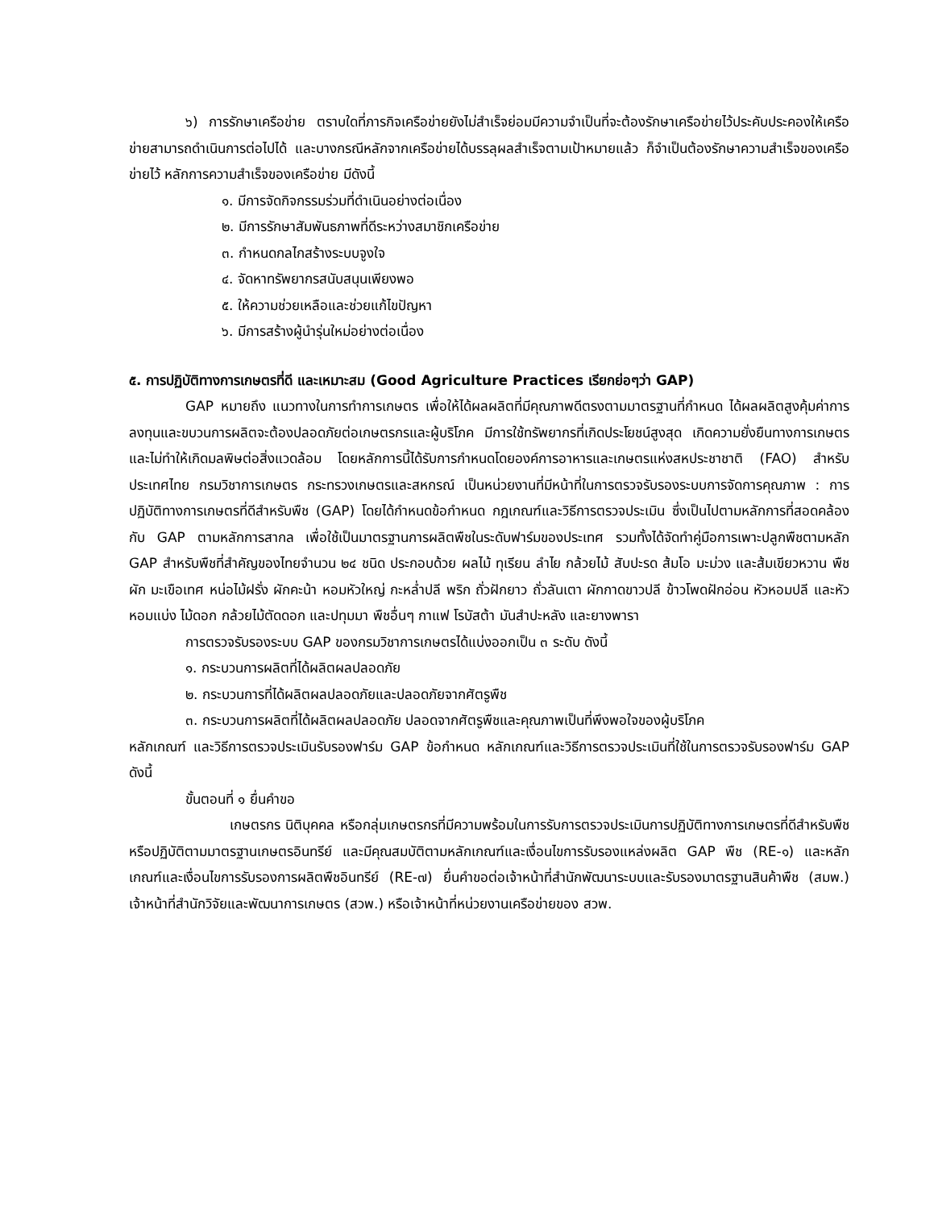๖) การรักษาเครือข่าย ตราบใดที่ภารกิจเครือข่ายยังไม่สำเร็จย่อมมีความจำเป็นที่จะต้องรักษาเครือข่ายไว้ประคับประคองให้เครือข่ายสามารถดำเนินการต่อไปได้ และบางกรณีหลักจากเครือข่ายได้บรรลุผลสำเร็จตามเป้าหมายแล้ว ก็จำเป็นต้องรักษาความสำเร็จของเครือข่ายไว้ หลักการความสำเร็จของเครือข่าย มีดังนี้
๑. มีการจัดกิจกรรมร่วมที่ดำเนินอย่างต่อเนื่อง
๒. มีการรักษาสัมพันธภาพที่ดีระหว่างสมาชิกเครือข่าย
๓. กำหนดกลไกสร้างระบบจูงใจ
๔. จัดหาทรัพยากรสนับสนุนเพียงพอ
๕. ให้ความช่วยเหลือและช่วยแก้ไขปัญหา
๖. มีการสร้างผู้นำรุ่นใหม่อย่างต่อเนื่อง
๕. การปฏิบัติทางการเกษตรที่ดี และเหมาะสม (Good Agriculture Practices เรียกย่อๆว่า GAP)
GAP หมายถึง แนวทางในการทำการเกษตร เพื่อให้ได้ผลผลิตที่มีคุณภาพดีตรงตามมาตรฐานที่กำหนด ได้ผลผลิตสูงคุ้มค่าการลงทุนและขบวนการผลิตจะต้องปลอดภัยต่อเกษตรกรและผู้บริโภค มีการใช้ทรัพยากรที่เกิดประโยชน์สูงสุด เกิดความยั่งยืนทางการเกษตรและไม่ทำให้เกิดมลพิษต่อสิ่งแวดล้อม โดยหลักการนี้ได้รับการกำหนดโดยองค์การอาหารและเกษตรแห่งสหประชาชาติ (FAO) สำหรับประเทศไทย กรมวิชาการเกษตร กระทรวงเกษตรและสหกรณ์ เป็นหน่วยงานที่มีหน้าที่ในการตรวจรับรองระบบการจัดการคุณภาพ : การปฏิบัติทางการเกษตรที่ดีสำหรับพืช (GAP) โดยได้กำหนดข้อกำหนด กฎเกณฑ์และวิธีการตรวจประเมิน ซึ่งเป็นไปตามหลักการที่สอดคล้องกับ GAP ตามหลักการสากล เพื่อใช้เป็นมาตรฐานการผลิตพืชในระดับฟาร์มของประเทศ รวมทั้งได้จัดทำคู่มือการเพาะปลูกพืชตามหลัก GAP สำหรับพืชที่สำคัญของไทยจำนวน ๒๔ ชนิด ประกอบด้วย ผลไม้ ทุเรียน ลำไย กล้วยไม้ สับปะรด ส้มโอ มะม่วง และส้มเขียวหวาน พืช ผัก มะเขือเทศ หน่อไม้ฝรั่ง ผักคะน้า หอมหัวใหญ่ กะหล่ำปลี พริก ถั่วฝักยาว ถั่วลันเตา ผักกาดขาวปลี ข้าวโพดฝักอ่อน หัวหอมปลี และหัวหอมแบ่ง ไม้ดอก กล้วยไม้ตัดดอก และปทุมมา พืชอื่นๆ กาแฟ โรบัสต้า มันสำปะหลัง และยางพารา
การตรวจรับรองระบบ GAP ของกรมวิชาการเกษตรได้แบ่งออกเป็น ๓ ระดับ ดังนี้
๑. กระบวนการผลิตที่ได้ผลิตผลปลอดภัย
๒. กระบวนการที่ได้ผลิตผลปลอดภัยและปลอดภัยจากศัตรูพืช
๓. กระบวนการผลิตที่ได้ผลิตผลปลอดภัย ปลอดจากศัตรูพืชและคุณภาพเป็นที่พึงพอใจของผู้บริโภค
หลักเกณฑ์ และวิธีการตรวจประเมินรับรองฟาร์ม GAP ข้อกำหนด หลักเกณฑ์และวิธีการตรวจประเมินที่ใช้ในการตรวจรับรองฟาร์ม GAP ดังนี้
ขั้นตอนที่ ๑ ยื่นคำขอ
เกษตรกร นิติบุคคล หรือกลุ่มเกษตรกรที่มีความพร้อมในการรับการตรวจประเมินการปฏิบัติทางการเกษตรที่ดีสำหรับพืช หรือปฏิบัติตามมาตรฐานเกษตรอินทรีย์ และมีคุณสมบัติตามหลักเกณฑ์และเงื่อนไขการรับรองแหล่งผลิต GAP พืช (RE-๑) และหลักเกณฑ์และเงื่อนไขการรับรองการผลิตพืชอินทรีย์ (RE-๗) ยื่นคำขอต่อเจ้าหน้าที่สำนักพัฒนาระบบและรับรองมาตรฐานสินค้าพืช (สมพ.) เจ้าหน้าที่สำนักวิจัยและพัฒนาการเกษตร (สวพ.) หรือเจ้าหน้าที่หน่วยงานเครือข่ายของ สวพ.